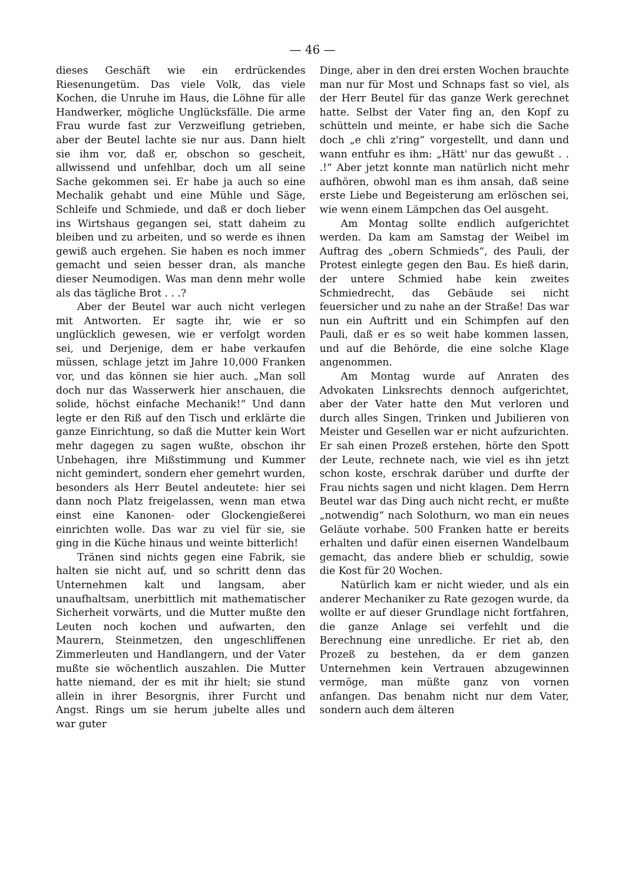— 46 —
dieses Geschäft wie ein erdrückendes Riesenungetüm. Das viele Volk, das viele Kochen, die Unruhe im Haus, die Löhne für alle Handwerker, mögliche Unglücksfälle. Die arme Frau wurde fast zur Verzweiflung getrieben, aber der Beutel lachte sie nur aus. Dann hielt sie ihm vor, daß er, obschon so gescheit, allwissend und unfehlbar, doch um all seine Sache gekommen sei. Er habe ja auch so eine Mechalik gehabt und eine Mühle und Säge, Schleife und Schmiede, und daß er doch lieber ins Wirtshaus gegangen sei, statt daheim zu bleiben und zu arbeiten, und so werde es ihnen gewiß auch ergehen. Sie haben es noch immer gemacht und seien besser dran, als manche dieser Neumodigen. Was man denn mehr wolle als das tägliche Brot . . .?
Aber der Beutel war auch nicht verlegen mit Antworten. Er sagte ihr, wie er so unglücklich gewesen, wie er verfolgt worden sei, und Derjenige, dem er habe verkaufen müssen, schlage jetzt im Jahre 10,000 Franken vor, und das können sie hier auch. „Man soll doch nur das Wasserwerk hier anschauen, die solide, höchst einfache Mechanik!“ Und dann legte er den Riß auf den Tisch und erklärte die ganze Einrichtung, so daß die Mutter kein Wort mehr dagegen zu sagen wußte, obschon ihr Unbehagen, ihre Mißstimmung und Kummer nicht gemindert, sondern eher gemehrt wurden, besonders als Herr Beutel andeutete: hier sei dann noch Platz freigelassen, wenn man etwa einst eine Kanonen- oder Glockengießerei einrichten wolle. Das war zu viel für sie, sie ging in die Küche hinaus und weinte bitterlich!
Tränen sind nichts gegen eine Fabrik, sie halten sie nicht auf, und so schritt denn das Unternehmen kalt und langsam, aber unaufhaltsam, unerbittlich mit mathematischer Sicherheit vorwärts, und die Mutter mußte den Leuten noch kochen und aufwarten, den Maurern, Steinmetzen, den ungeschliffenen Zimmerleuten und Handlangern, und der Vater mußte sie wöchentlich auszahlen. Die Mutter hatte niemand, der es mit ihr hielt; sie stund allein in ihrer Besorgnis, ihrer Furcht und Angst. Rings um sie herum jubelte alles und war guter
Dinge, aber in den drei ersten Wochen brauchte man nur für Most und Schnaps fast so viel, als der Herr Beutel für das ganze Werk gerechnet hatte. Selbst der Vater fing an, den Kopf zu schütteln und meinte, er habe sich die Sache doch „e chli z'ring“ vorgestellt, und dann und wann entfuhr es ihm: „Hätt' nur das gewußt . . .!“ Aber jetzt konnte man natürlich nicht mehr aufhören, obwohl man es ihm ansah, daß seine erste Liebe und Begeisterung am erlöschen sei, wie wenn einem Lämpchen das Oel ausgeht.
Am Montag sollte endlich aufgerichtet werden. Da kam am Samstag der Weibel im Auftrag des „obern Schmieds“, des Pauli, der Protest einlegte gegen den Bau. Es hieß darin, der untere Schmied habe kein zweites Schmiedrecht, das Gebäude sei nicht feuersicher und zu nahe an der Straße! Das war nun ein Auftritt und ein Schimpfen auf den Pauli, daß er es so weit habe kommen lassen, und auf die Behörde, die eine solche Klage angenommen.
Am Montag wurde auf Anraten des Advokaten Linksrechts dennoch aufgerichtet, aber der Vater hatte den Mut verloren und durch alles Singen, Trinken und Jubilieren von Meister und Gesellen war er nicht aufzurichten. Er sah einen Prozeß erstehen, hörte den Spott der Leute, rechnete nach, wie viel es ihn jetzt schon koste, erschrak darüber und durfte der Frau nichts sagen und nicht klagen. Dem Herrn Beutel war das Ding auch nicht recht, er mußte „notwendig“ nach Solothurn, wo man ein neues Geläute vorhabe. 500 Franken hatte er bereits erhalten und dafür einen eisernen Wandelbaum gemacht, das andere blieb er schuldig, sowie die Kost für 20 Wochen.
Natürlich kam er nicht wieder, und als ein anderer Mechaniker zu Rate gezogen wurde, da wollte er auf dieser Grundlage nicht fortfahren, die ganze Anlage sei verfehlt und die Berechnung eine unredliche. Er riet ab, den Prozeß zu bestehen, da er dem ganzen Unternehmen kein Vertrauen abzugewinnen vermöge, man müßte ganz von vornen anfangen. Das benahm nicht nur dem Vater, sondern auch dem älteren